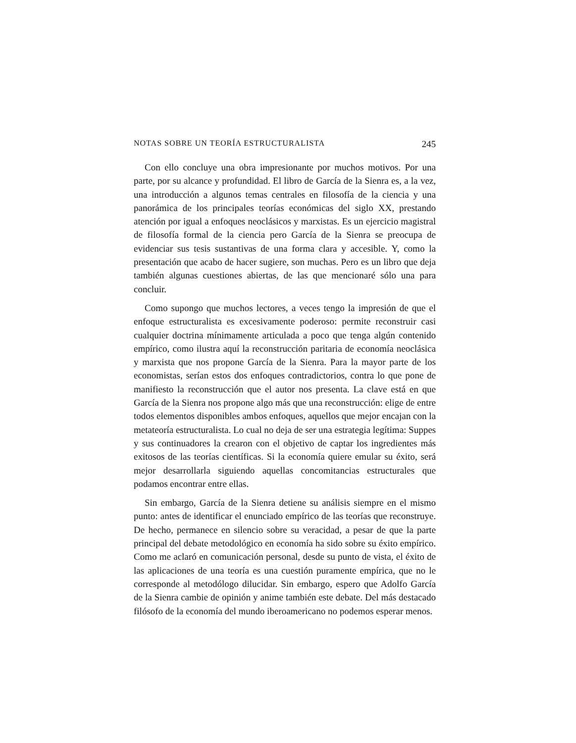NOTAS SOBRE UN TEORÍA ESTRUCTURALISTA 245
Con ello concluye una obra impresionante por muchos motivos. Por una parte, por su alcance y profundidad. El libro de García de la Sienra es, a la vez, una introducción a algunos temas centrales en filosofía de la ciencia y una panorámica de los principales teorías económicas del siglo XX, prestando atención por igual a enfoques neoclásicos y marxistas. Es un ejercicio magistral de filosofía formal de la ciencia pero García de la Sienra se preocupa de evidenciar sus tesis sustantivas de una forma clara y accesible. Y, como la presentación que acabo de hacer sugiere, son muchas. Pero es un libro que deja también algunas cuestiones abiertas, de las que mencionaré sólo una para concluir.
Como supongo que muchos lectores, a veces tengo la impresión de que el enfoque estructuralista es excesivamente poderoso: permite reconstruir casi cualquier doctrina mínimamente articulada a poco que tenga algún contenido empírico, como ilustra aquí la reconstrucción paritaria de economía neoclásica y marxista que nos propone García de la Sienra. Para la mayor parte de los economistas, serían estos dos enfoques contradictorios, contra lo que pone de manifiesto la reconstrucción que el autor nos presenta. La clave está en que García de la Sienra nos propone algo más que una reconstrucción: elige de entre todos elementos disponibles ambos enfoques, aquellos que mejor encajan con la metateoría estructuralista. Lo cual no deja de ser una estrategia legítima: Suppes y sus continuadores la crearon con el objetivo de captar los ingredientes más exitosos de las teorías científicas. Si la economía quiere emular su éxito, será mejor desarrollarla siguiendo aquellas concomitancias estructurales que podamos encontrar entre ellas.
Sin embargo, García de la Sienra detiene su análisis siempre en el mismo punto: antes de identificar el enunciado empírico de las teorías que reconstruye. De hecho, permanece en silencio sobre su veracidad, a pesar de que la parte principal del debate metodológico en economía ha sido sobre su éxito empírico. Como me aclaró en comunicación personal, desde su punto de vista, el éxito de las aplicaciones de una teoría es una cuestión puramente empírica, que no le corresponde al metodólogo dilucidar. Sin embargo, espero que Adolfo García de la Sienra cambie de opinión y anime también este debate. Del más destacado filósofo de la economía del mundo iberoamericano no podemos esperar menos.